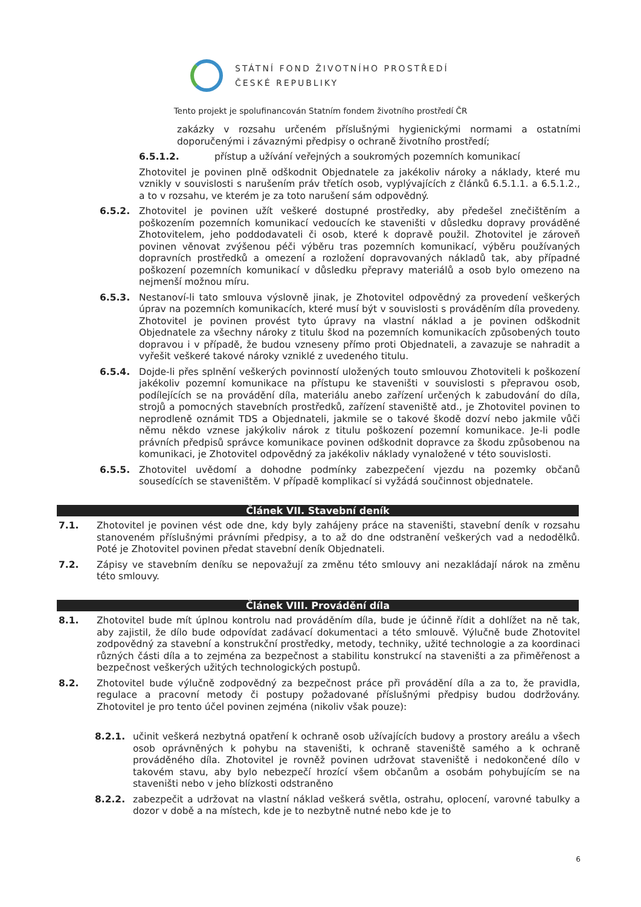STÁTNÍ FOND ŽIVOTNÍHO PROSTŘEDÍ
ČESKÉ REPUBLIKY
Tento projekt je spolufinancován Statním fondem životního prostředí ČR
zakázky v rozsahu určeném příslušnými hygienickými normami a ostatními doporučenými i závaznými předpisy o ochraně životního prostředí;
6.5.1.2. přístup a užívání veřejných a soukromých pozemních komunikací
Zhotovitel je povinen plně odškodnit Objednatele za jakékoliv nároky a náklady, které mu vznikly v souvislosti s narušením práv třetích osob, vyplývajících z článků 6.5.1.1. a 6.5.1.2., a to v rozsahu, ve kterém je za toto narušení sám odpovědný.
6.5.2. Zhotovitel je povinen užít veškeré dostupné prostředky, aby předešel znečištěním a poškozením pozemních komunikací vedoucích ke staveništi v důsledku dopravy prováděné Zhotovitelem, jeho poddodavateli či osob, které k dopravě použil. Zhotovitel je zároveň povinen věnovat zvýšenou péči výběru tras pozemních komunikací, výběru používaných dopravních prostředků a omezení a rozložení dopravovaných nákladů tak, aby případné poškození pozemních komunikací v důsledku přepravy materiálů a osob bylo omezeno na nejmenší možnou míru.
6.5.3. Nestanoví-li tato smlouva výslovně jinak, je Zhotovitel odpovědný za provedení veškerých úprav na pozemních komunikacích, které musí být v souvislosti s prováděním díla provedeny. Zhotovitel je povinen provést tyto úpravy na vlastní náklad a je povinen odškodnit Objednatele za všechny nároky z titulu škod na pozemních komunikacích způsobených touto dopravou i v případě, že budou vzneseny přímo proti Objednateli, a zavazuje se nahradit a vyřešit veškeré takové nároky vzniklé z uvedeného titulu.
6.5.4. Dojde-li přes splnění veškerých povinností uložených touto smlouvou Zhotoviteli k poškození jakékoliv pozemní komunikace na přístupu ke staveništi v souvislosti s přepravou osob, podílejících se na provádění díla, materiálu anebo zařízení určených k zabudování do díla, strojů a pomocných stavebních prostředků, zařízení staveniště atd., je Zhotovitel povinen to neprodleně oznámit TDS a Objednateli, jakmile se o takové škodě dozví nebo jakmile vůči němu někdo vznese jakýkoliv nárok z titulu poškození pozemní komunikace. Je-li podle právních předpisů správce komunikace povinen odškodnit dopravce za škodu způsobenou na komunikaci, je Zhotovitel odpovědný za jakékoliv náklady vynaložené v této souvislosti.
6.5.5. Zhotovitel uvědomí a dohodne podmínky zabezpečení vjezdu na pozemky občanů sousedících se staveništěm. V případě komplikací si vyžádá součinnost objednatele.
Článek VII. Stavební deník
7.1. Zhotovitel je povinen vést ode dne, kdy byly zahájeny práce na staveništi, stavební deník v rozsahu stanoveném příslušnými právními předpisy, a to až do dne odstranění veškerých vad a nedodělků. Poté je Zhotovitel povinen předat stavební deník Objednateli.
7.2. Zápisy ve stavebním deníku se nepovažují za změnu této smlouvy ani nezakládají nárok na změnu této smlouvy.
Článek VIII. Provádění díla
8.1. Zhotovitel bude mít úplnou kontrolu nad prováděním díla, bude je účinně řídit a dohlížet na ně tak, aby zajistil, že dílo bude odpovídat zadávací dokumentaci a této smlouvě. Výlučně bude Zhotovitel zodpovědný za stavební a konstrukční prostředky, metody, techniky, užité technologie a za koordinaci různých části díla a to zejména za bezpečnost a stabilitu konstrukcí na staveništi a za přiměřenost a bezpečnost veškerých užitých technologických postupů.
8.2. Zhotovitel bude výlučně zodpovědný za bezpečnost práce při provádění díla a za to, že pravidla, regulace a pracovní metody či postupy požadované příslušnými předpisy budou dodržovány. Zhotovitel je pro tento účel povinen zejména (nikoliv však pouze):
8.2.1. učinit veškerá nezbytná opatření k ochraně osob užívajících budovy a prostory areálu a všech osob oprávněných k pohybu na staveništi, k ochraně staveniště samého a k ochraně prováděného díla. Zhotovitel je rovněž povinen udržovat staveniště i nedokončené dílo v takovém stavu, aby bylo nebezpečí hrozící všem občanům a osobám pohybujícím se na staveništi nebo v jeho blízkosti odstraněno
8.2.2. zabezpečit a udržovat na vlastní náklad veškerá světla, ostrahu, oplocení, varovné tabulky a dozor v době a na místech, kde je to nezbytně nutné nebo kde je to
6